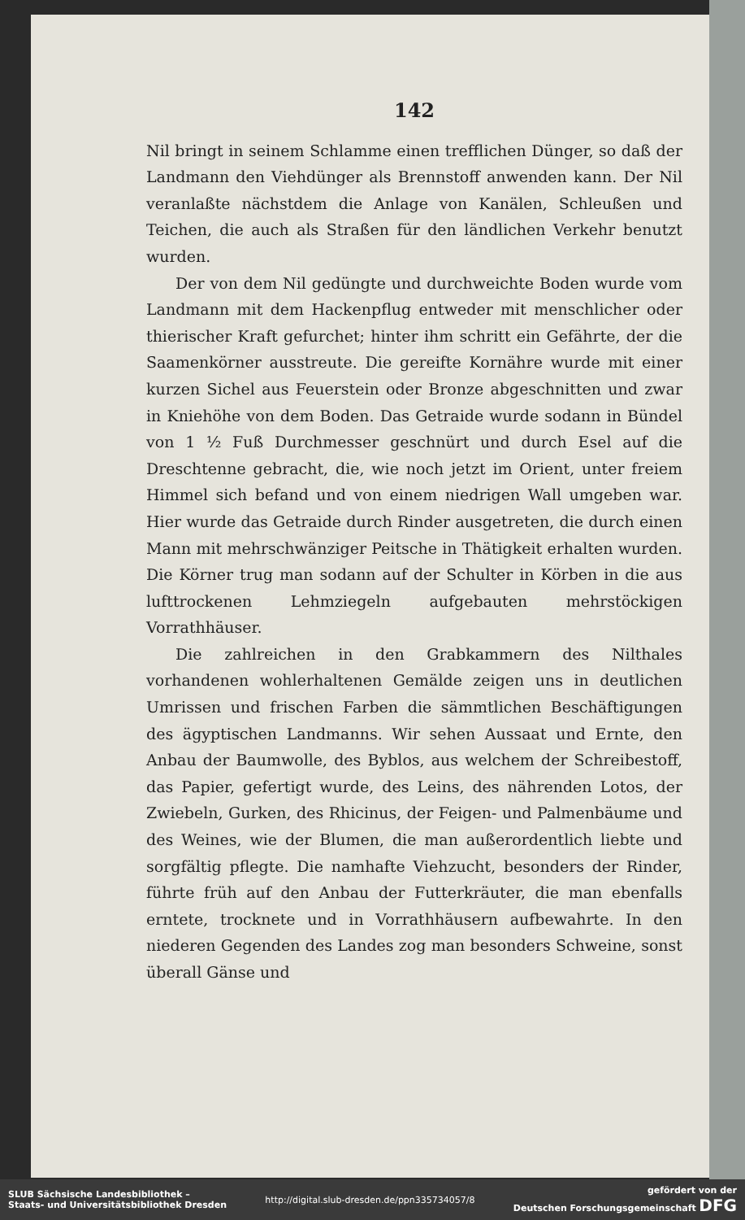142
Nil bringt in seinem Schlamme einen trefflichen Dünger, so daß der Landmann den Viehdünger als Brennstoff anwenden kann. Der Nil veranlaßte nächstdem die Anlage von Kanälen, Schleußen und Teichen, die auch als Straßen für den ländlichen Verkehr benutzt wurden.
Der von dem Nil gedüngte und durchweichte Boden wurde vom Landmann mit dem Hackenpflug entweder mit menschlicher oder thierischer Kraft gefurchet; hinter ihm schritt ein Gefährte, der die Saamenkörner ausstreute. Die gereifte Kornähre wurde mit einer kurzen Sichel aus Feuerstein oder Bronze abgeschnitten und zwar in Kniehöhe von dem Boden. Das Getraide wurde sodann in Bündel von 1 ½ Fuß Durchmesser geschnürt und durch Esel auf die Dreschtenne gebracht, die, wie noch jetzt im Orient, unter freiem Himmel sich befand und von einem niedrigen Wall umgeben war. Hier wurde das Getraide durch Rinder ausgetreten, die durch einen Mann mit mehrschwänziger Peitsche in Thätigkeit erhalten wurden. Die Körner trug man sodann auf der Schulter in Körben in die aus lufttrockenen Lehmziegeln aufgebauten mehrstöckigen Vorrathhäuser.
Die zahlreichen in den Grabkammern des Nilthales vorhandenen wohlerhaltenen Gemälde zeigen uns in deutlichen Umrissen und frischen Farben die sämmtlichen Beschäftigungen des ägyptischen Landmanns. Wir sehen Aussaat und Ernte, den Anbau der Baumwolle, des Byblos, aus welchem der Schreibestoff, das Papier, gefertigt wurde, des Leins, des nährenden Lotos, der Zwiebeln, Gurken, des Rhicinus, der Feigen- und Palmenbäume und des Weines, wie der Blumen, die man außerordentlich liebte und sorgfältig pflegte. Die namhafte Viehzucht, besonders der Rinder, führte früh auf den Anbau der Futterkräuter, die man ebenfalls erntete, trocknete und in Vorrathhäusern aufbewahrte. In den niederen Gegenden des Landes zog man besonders Schweine, sonst überall Gänse und
SLUB Sächsische Landesbibliothek –
Staats- und Universitätsbibliothek Dresden
http://digital.slub-dresden.de/ppn335734057/8
gefördert von der
Deutschen Forschungsgemeinschaft DFG